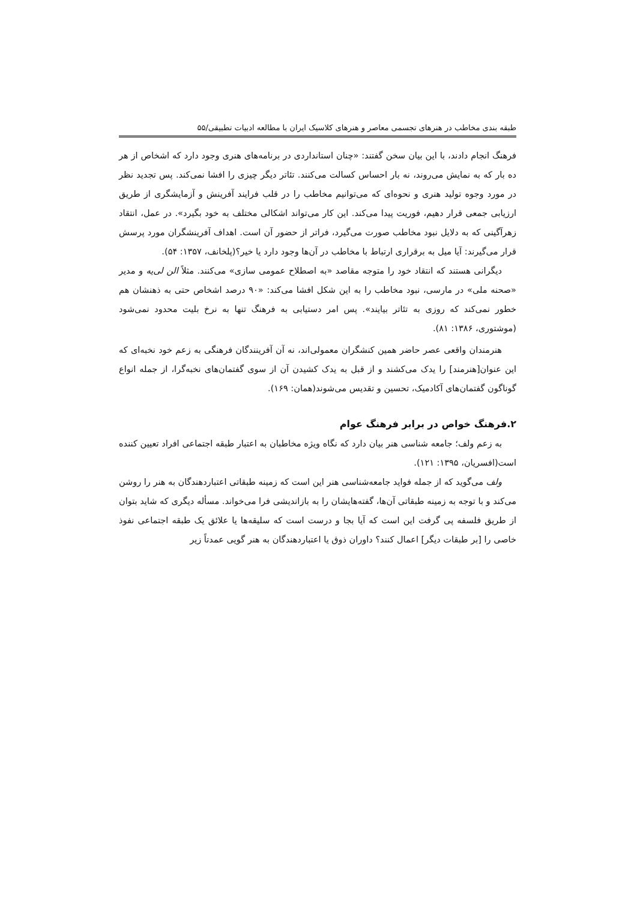طبقه بندی مخاطب در هنرهای تجسمی معاصر و هنرهای کلاسیک ایران با مطالعه ادبیات تطبیقی/۵۵
فرهنگ انجام دادند، با این بیان سخن گفتند: «چنان استانداردی در برنامه‌های هنری وجود دارد که اشخاص از هر ده بار که به نمایش می‌روند، نه بار احساس کسالت می‌کنند. تئاتر دیگر چیزی را افشا نمی‌کند. پس تجدید نظر در مورد وجوه تولید هنری و نحوه‌ای که می‌توانیم مخاطب را در قلب فرایند آفرینش و آزمایشگری از طریق ارزیابی جمعی قرار دهیم، فوریت پیدا می‌کند. این کار می‌تواند اشکالی مختلف به خود بگیرد». در عمل، انتقاد زهرآگینی که به دلایل نبود مخاطب صورت می‌گیرد، فراتر از حضور آن است. اهداف آفرینشگران مورد پرسش قرار می‌گیرند: آیا میل به برقراری ارتباط با مخاطب در آن‌ها وجود دارد یا خیر؟(پلخانف، ۱۳۵۷: ۵۴).
دیگرانی هستند که انتقاد خود را متوجه مقاصد «به اصطلاح عمومی سازی» می‌کنند. مثلاً الن لی‌یه و مدیر «صحنه ملی» در مارسی، نبود مخاطب را به این شکل افشا می‌کند: «۹۰ درصد اشخاص حتی به ذهنشان هم خطور نمی‌کند که روزی به تئاتر بیایند». پس امر دستیابی به فرهنگ تنها به نرخ بلیت محدود نمی‌شود (موشتوری، ۱۳۸۶: ۸۱).
هنرمندان واقعی عصر حاضر همین کنشگران معمولی‌اند، نه آن آفرینندگان فرهنگی به زعم خود نخبه‌ای که این عنوان[هنرمند] را یدک می‌کشند و از قبل به یدک کشیدن آن از سوی گفتمان‌های نخبه‌گرا، از جمله انواع گوناگون گفتمان‌های آکادمیک، تحسین و تقدیس می‌شوند(همان: ۱۶۹).
۲.فرهنگ خواص در برابر فرهنگ عوام
به زعم ولف؛ جامعه شناسی هنر بیان دارد که نگاه ویژه مخاطبان به اعتبار طبقه اجتماعی افراد تعیین کننده است(افسریان، ۱۳۹۵: ۱۲۱).
ولف می‌گوید که از جمله فواید جامعه‌شناسی هنر این است که زمینه طبقاتی اعتباردهندگان به هنر را روشن می‌کند و با توجه به زمینه طبقاتی آن‌ها، گفته‌هایشان را به بازاندیشی فرا می‌خواند. مسأله دیگری که شاید بتوان از طریق فلسفه پی گرفت این است که آیا بجا و درست است که سلیقه‌ها یا علائق یک طبقه اجتماعی نفوذ خاصی را [بر طبقات دیگر] اعمال کنند؟ داوران ذوق یا اعتباردهندگان به هنر گویی عمدتاً زیر